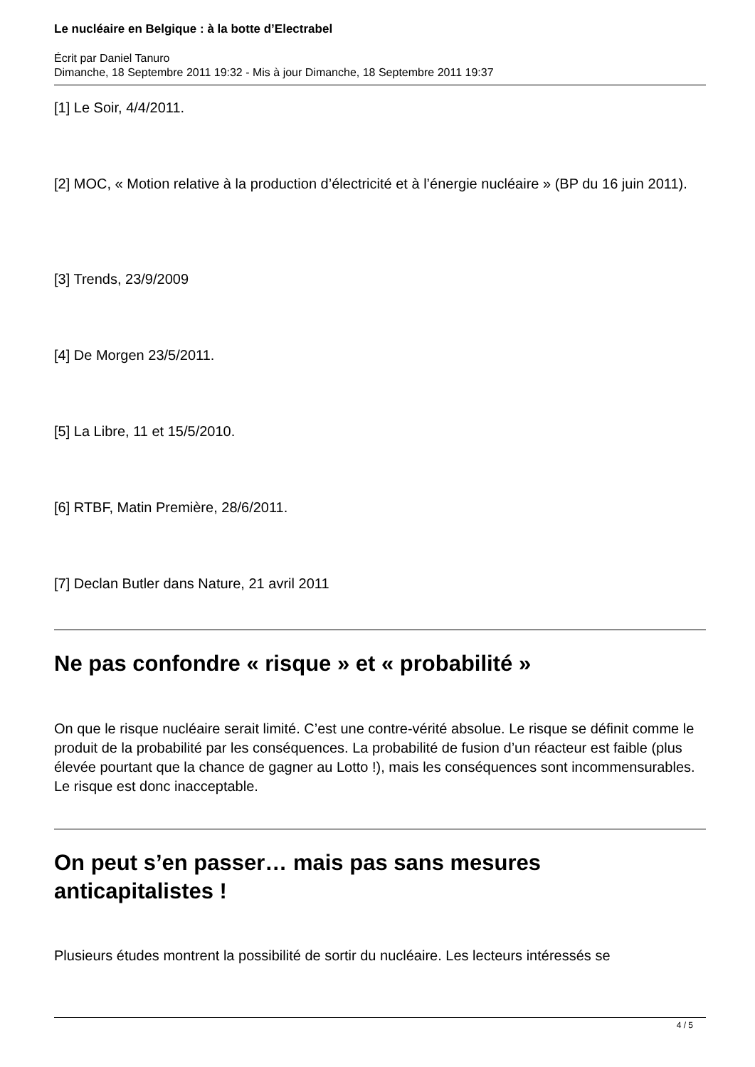Le nucléaire en Belgique : à la botte d’Electrabel
Écrit par Daniel Tanuro
Dimanche, 18 Septembre 2011 19:32 - Mis à jour Dimanche, 18 Septembre 2011 19:37
[1] Le Soir, 4/4/2011.
[2] MOC, « Motion relative à la production d’électricité et à l’énergie nucléaire » (BP du 16 juin 2011).
[3] Trends, 23/9/2009
[4] De Morgen 23/5/2011.
[5] La Libre, 11 et 15/5/2010.
[6] RTBF, Matin Première, 28/6/2011.
[7] Declan Butler dans Nature, 21 avril 2011
Ne pas confondre « risque » et « probabilité »
On que le risque nucléaire serait limité. C’est une contre-vérité absolue. Le risque se définit comme le produit de la probabilité par les conséquences. La probabilité de fusion d’un réacteur est faible (plus élevée pourtant que la chance de gagner au Lotto !), mais les conséquences sont incommensurables. Le risque est donc inacceptable.
On peut s’en passer… mais pas sans mesures anticapitalistes !
Plusieurs études montrent la possibilité de sortir du nucléaire. Les lecteurs intéressés se
4 / 5